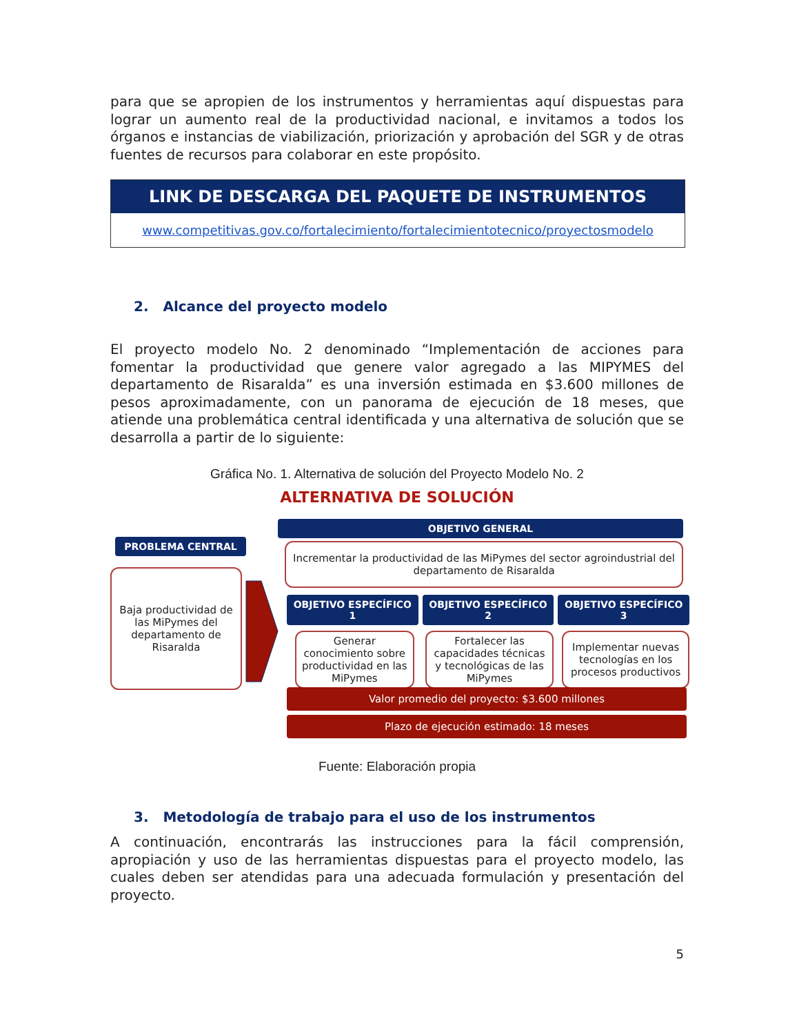para que se apropien de los instrumentos y herramientas aquí dispuestas para lograr un aumento real de la productividad nacional, e invitamos a todos los órganos e instancias de viabilización, priorización y aprobación del SGR y de otras fuentes de recursos para colaborar en este propósito.
LINK DE DESCARGA DEL PAQUETE DE INSTRUMENTOS
www.competitivas.gov.co/fortalecimiento/fortalecimientotecnico/proyectosmodelo
2. Alcance del proyecto modelo
El proyecto modelo No. 2 denominado “Implementación de acciones para fomentar la productividad que genere valor agregado a las MIPYMES del departamento de Risaralda” es una inversión estimada en $3.600 millones de pesos aproximadamente, con un panorama de ejecución de 18 meses, que atiende una problemática central identificada y una alternativa de solución que se desarrolla a partir de lo siguiente:
Gráfica No. 1. Alternativa de solución del Proyecto Modelo No. 2
ALTERNATIVA DE SOLUCIÓN
PROBLEMA CENTRAL
Baja productividad de las MiPymes del departamento de Risaralda
OBJETIVO GENERAL
Incrementar la productividad de las MiPymes del sector agroindustrial del departamento de Risaralda
OBJETIVO ESPECÍFICO 1
Generar conocimiento sobre productividad en las MiPymes
OBJETIVO ESPECÍFICO 2
Fortalecer las capacidades técnicas y tecnológicas de las MiPymes
OBJETIVO ESPECÍFICO 3
Implementar nuevas tecnologías en los procesos productivos
Valor promedio del proyecto: $3.600 millones
Plazo de ejecución estimado: 18 meses
Fuente: Elaboración propia
3. Metodología de trabajo para el uso de los instrumentos
A continuación, encontrarás las instrucciones para la fácil comprensión, apropiación y uso de las herramientas dispuestas para el proyecto modelo, las cuales deben ser atendidas para una adecuada formulación y presentación del proyecto.
5